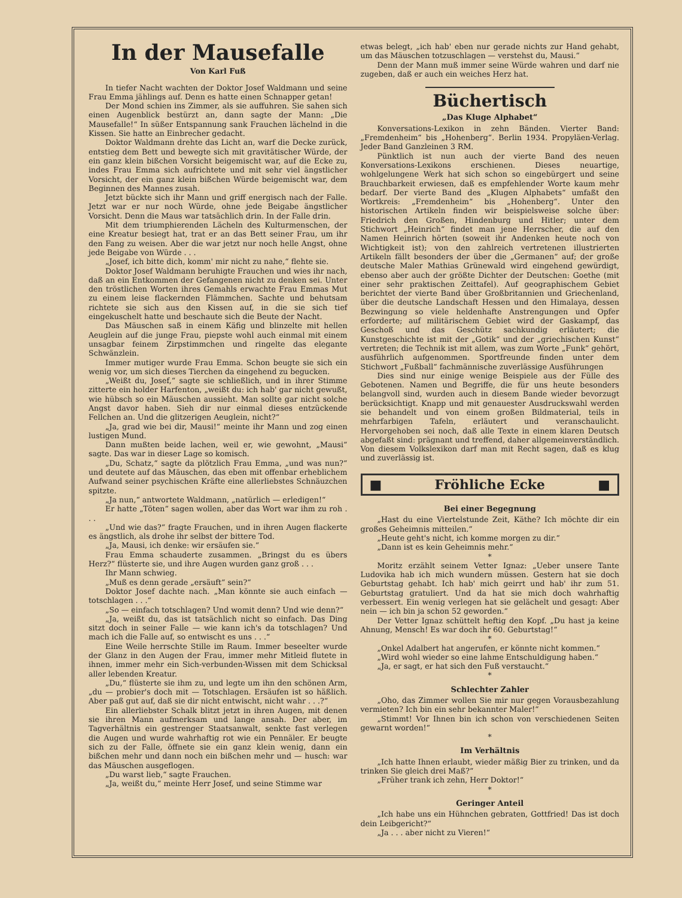In der Mausefalle
Von Karl Fuß
In tiefer Nacht wachten der Doktor Josef Waldmann und seine Frau Emma jählings auf. Denn es hatte einen Schnapper getan!
Der Mond schien ins Zimmer, als sie auffuhren. Sie sahen sich einen Augenblick bestürzt an, dann sagte der Mann: „Die Mausefalle!“ In süßer Entspannung sank Frauchen lächelnd in die Kissen. Sie hatte an Einbrecher gedacht.
Doktor Waldmann drehte das Licht an, warf die Decke zurück, entstieg dem Bett und bewegte sich mit gravitätischer Würde, der ein ganz klein bißchen Vorsicht beigemischt war, auf die Ecke zu, indes Frau Emma sich aufrichtete und mit sehr viel ängstlicher Vorsicht, der ein ganz klein bißchen Würde beigemischt war, dem Beginnen des Mannes zusah.
Jetzt bückte sich ihr Mann und griff energisch nach der Falle. Jetzt war er nur noch Würde, ohne jede Beigabe ängstlicher Vorsicht. Denn die Maus war tatsächlich drin. In der Falle drin.
Mit dem triumphierenden Lächeln des Kulturmenschen, der eine Kreatur besiegt hat, trat er an das Bett seiner Frau, um ihr den Fang zu weisen. Aber die war jetzt nur noch helle Angst, ohne jede Beigabe von Würde . . .
„Josef, ich bitte dich, komm' mir nicht zu nahe,“ flehte sie.
Doktor Josef Waldmann beruhigte Frauchen und wies ihr nach, daß an ein Entkommen der Gefangenen nicht zu denken sei. Unter den tröstlichen Worten ihres Gemahls erwachte Frau Emmas Mut zu einem leise flackernden Flämmchen. Sachte und behutsam richtete sie sich aus den Kissen auf, in die sie sich tief eingekuschelt hatte und beschaute sich die Beute der Nacht.
Das Mäuschen saß in einem Käfig und blinzelte mit hellen Aeuglein auf die junge Frau, piepste wohl auch einmal mit einem unsagbar feinem Zirpstimmchen und ringelte das elegante Schwänzlein.
Immer mutiger wurde Frau Emma. Schon beugte sie sich ein wenig vor, um sich dieses Tierchen da eingehend zu begucken.
„Weißt du, Josef,“ sagte sie schließlich, und in ihrer Stimme zitterte ein holder Harfenton, „weißt du: ich hab' gar nicht gewußt, wie hübsch so ein Mäuschen aussieht. Man sollte gar nicht solche Angst davor haben. Sieh dir nur einmal dieses entzückende Fellchen an. Und die glitzerigen Aeuglein, nicht?“
„Ja, grad wie bei dir, Mausi!“ meinte ihr Mann und zog einen lustigen Mund.
Dann mußten beide lachen, weil er, wie gewohnt, „Mausi“ sagte. Das war in dieser Lage so komisch.
„Du, Schatz,“ sagte da plötzlich Frau Emma, „und was nun?“ und deutete auf das Mäuschen, das eben mit offenbar erheblichem Aufwand seiner psychischen Kräfte eine allerliebstes Schnäuzchen spitzte.
„Ja nun,“ antwortete Waldmann, „natürlich — erledigen!“
Er hatte „Töten“ sagen wollen, aber das Wort war ihm zu roh . . .
„Und wie das?“ fragte Frauchen, und in ihren Augen flackerte es ängstlich, als drohe ihr selbst der bittere Tod.
„Ja, Mausi, ich denke: wir ersäufen sie.“
Frau Emma schauderte zusammen. „Bringst du es übers Herz?“ flüsterte sie, und ihre Augen wurden ganz groß . . .
Ihr Mann schwieg.
„Muß es denn gerade „ersäuft“ sein?“
Doktor Josef dachte nach. „Man könnte sie auch einfach — totschlagen . . .“
„So — einfach totschlagen? Und womit denn? Und wie denn?“
„Ja, weißt du, das ist tatsächlich nicht so einfach. Das Ding sitzt doch in seiner Falle — wie kann ich's da totschlagen? Und mach ich die Falle auf, so entwischt es uns . . .“
Eine Weile herrschte Stille im Raum. Immer beseelter wurde der Glanz in den Augen der Frau, immer mehr Mitleid flutete in ihnen, immer mehr ein Sich-verbunden-Wissen mit dem Schicksal aller lebenden Kreatur.
„Du,“ flüsterte sie ihm zu, und legte um ihn den schönen Arm, „du — probier's doch mit — Totschlagen. Ersäufen ist so häßlich. Aber paß gut auf, daß sie dir nicht entwischt, nicht wahr . . .?“
Ein allerliebster Schalk blitzt jetzt in ihren Augen, mit denen sie ihren Mann aufmerksam und lange ansah. Der aber, im Tagverhältnis ein gestrenger Staatsanwalt, senkte fast verlegen die Augen und wurde wahrhaftig rot wie ein Pennäler. Er beugte sich zu der Falle, öffnete sie ein ganz klein wenig, dann ein bißchen mehr und dann noch ein bißchen mehr und — husch: war das Mäuschen ausgeflogen.
„Du warst lieb,“ sagte Frauchen.
„Ja, weißt du,“ meinte Herr Josef, und seine Stimme war
etwas belegt, „ich hab' eben nur gerade nichts zur Hand gehabt, um das Mäuschen totzuschlagen — verstehst du, Mausi.“
Denn der Mann muß immer seine Würde wahren und darf nie zugeben, daß er auch ein weiches Herz hat.
Büchertisch
„Das Kluge Alphabet“
Konversations-Lexikon in zehn Bänden. Vierter Band: „Fremdenheim“ bis „Hohenberg“. Berlin 1934. Propyläen-Verlag. Jeder Band Ganzleinen 3 RM.
Pünktlich ist nun auch der vierte Band des neuen Konversations-Lexikons erschienen. Dieses neuartige, wohlgelungene Werk hat sich schon so eingebürgert und seine Brauchbarkeit erwiesen, daß es empfehlender Worte kaum mehr bedarf. Der vierte Band des „Klugen Alphabets“ umfaßt den Wortkreis: „Fremdenheim“ bis „Hohenberg“. Unter den historischen Artikeln finden wir beispielsweise solche über: Friedrich den Großen, Hindenburg und Hitler; unter dem Stichwort „Heinrich“ findet man jene Herrscher, die auf den Namen Heinrich hörten (soweit ihr Andenken heute noch von Wichtigkeit ist); von den zahlreich vertretenen illustrierten Artikeln fällt besonders der über die „Germanen“ auf; der große deutsche Maler Mathias Grünewald wird eingehend gewürdigt, ebenso aber auch der größte Dichter der Deutschen: Goethe (mit einer sehr praktischen Zeittafel). Auf geographischem Gebiet berichtet der vierte Band über Großbritannien und Griechenland, über die deutsche Landschaft Hessen und den Himalaya, dessen Bezwingung so viele heldenhafte Anstrengungen und Opfer erforderte; auf militärischem Gebiet wird der Gaskampf, das Geschoß und das Geschütz sachkundig erläutert; die Kunstgeschichte ist mit der „Gotik“ und der „griechischen Kunst“ vertreten; die Technik ist mit allem, was zum Worte „Funk“ gehört, ausführlich aufgenommen. Sportfreunde finden unter dem Stichwort „Fußball“ fachmännische zuverlässige Ausführungen
Dies sind nur einige wenige Beispiele aus der Fülle des Gebotenen. Namen und Begriffe, die für uns heute besonders belangvoll sind, wurden auch in diesem Bande wieder bevorzugt berücksichtigt. Knapp und mit genauester Ausdruckswahl werden sie behandelt und von einem großen Bildmaterial, teils in mehrfarbigen Tafeln, erläutert und veranschaulicht. Hervorgehoben sei noch, daß alle Texte in einem klaren Deutsch abgefaßt sind: prägnant und treffend, daher allgemeinverständlich. Von diesem Volkslexikon darf man mit Recht sagen, daß es klug und zuverlässig ist.
■ Fröhliche Ecke ■
Bei einer Begegnung
„Hast du eine Viertelstunde Zeit, Käthe? Ich möchte dir ein großes Geheimnis mitteilen.“
„Heute geht's nicht, ich komme morgen zu dir.“
„Dann ist es kein Geheimnis mehr.“
*
Moritz erzählt seinem Vetter Ignaz: „Ueber unsere Tante Ludovika hab ich mich wundern müssen. Gestern hat sie doch Geburtstag gehabt. Ich hab' mich geirrt und hab' ihr zum 51. Geburtstag gratuliert. Und da hat sie mich doch wahrhaftig verbessert. Ein wenig verlegen hat sie gelächelt und gesagt: Aber nein — ich bin ja schon 52 geworden.“
Der Vetter Ignaz schüttelt heftig den Kopf. „Du hast ja keine Ahnung, Mensch! Es war doch ihr 60. Geburtstag!“
*
„Onkel Adalbert hat angerufen, er könnte nicht kommen.“
„Wird wohl wieder so eine lahme Entschuldigung haben.“
„Ja, er sagt, er hat sich den Fuß verstaucht.“
*
Schlechter Zahler
„Oho, das Zimmer wollen Sie mir nur gegen Vorausbezahlung vermieten? Ich bin ein sehr bekannter Maler!“
„Stimmt! Vor Ihnen bin ich schon von verschiedenen Seiten gewarnt worden!“
*
Im Verhältnis
„Ich hatte Ihnen erlaubt, wieder mäßig Bier zu trinken, und da trinken Sie gleich drei Maß?“
„Früher trank ich zehn, Herr Doktor!“
*
Geringer Anteil
„Ich habe uns ein Hühnchen gebraten, Gottfried! Das ist doch dein Leibgericht?“
„Ja . . . aber nicht zu Vieren!“